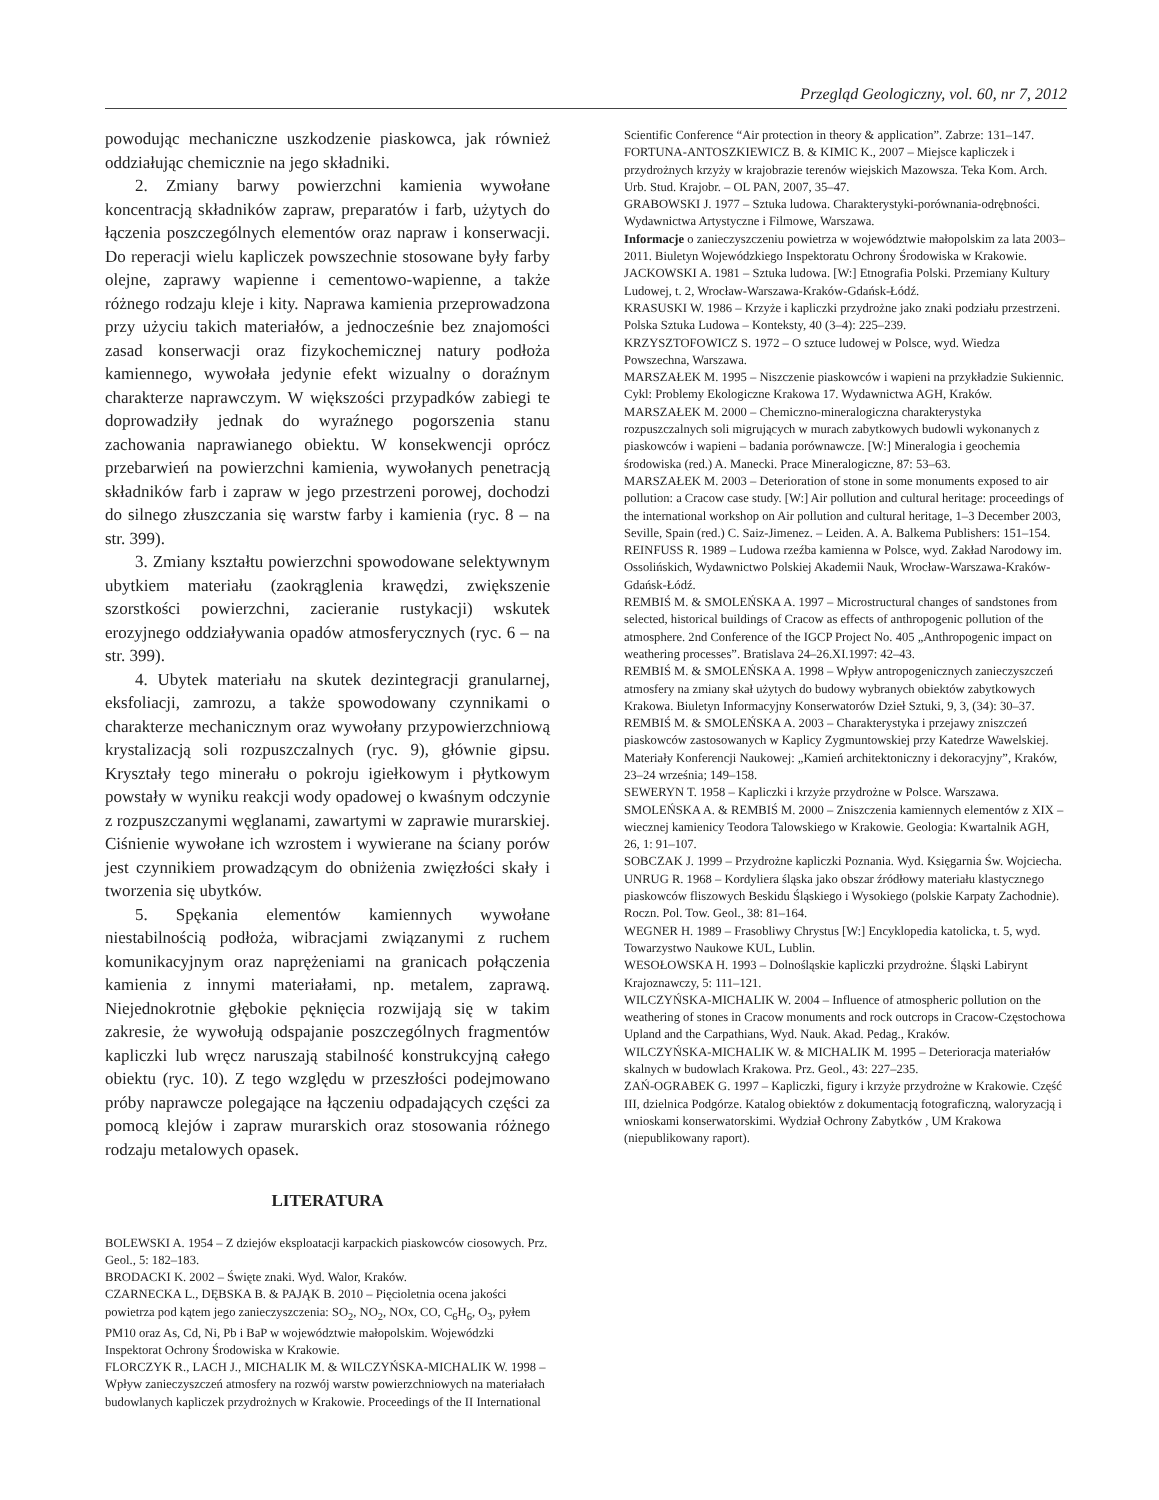Przegląd Geologiczny, vol. 60, nr 7, 2012
powodując mechaniczne uszkodzenie piaskowca, jak również oddziałując chemicznie na jego składniki.
2. Zmiany barwy powierzchni kamienia wywołane koncentracją składników zapraw, preparatów i farb, użytych do łączenia poszczególnych elementów oraz napraw i konserwacji. Do reperacji wielu kapliczek powszechnie stosowane były farby olejne, zaprawy wapienne i cementowo-wapienne, a także różnego rodzaju kleje i kity. Naprawa kamienia przeprowadzona przy użyciu takich materiałów, a jednocześnie bez znajomości zasad konserwacji oraz fizykochemicznej natury podłoża kamiennego, wywołała jedynie efekt wizualny o doraźnym charakterze naprawczym. W większości przypadków zabiegi te doprowadziły jednak do wyraźnego pogorszenia stanu zachowania naprawianego obiektu. W konsekwencji oprócz przebarwień na powierzchni kamienia, wywołanych penetracją składników farb i zapraw w jego przestrzeni porowej, dochodzi do silnego złuszczania się warstw farby i kamienia (ryc. 8 – na str. 399).
3. Zmiany kształtu powierzchni spowodowane selektywnym ubytkiem materiału (zaokrąglenia krawędzi, zwiększenie szorstkości powierzchni, zacieranie rustykacji) wskutek erozyjnego oddziaływania opadów atmosferycznych (ryc. 6 – na str. 399).
4. Ubytek materiału na skutek dezintegracji granularnej, eksfoliacji, zamrozu, a także spowodowany czynnikami o charakterze mechanicznym oraz wywołany przypowierzchniową krystalizacją soli rozpuszczalnych (ryc. 9), głównie gipsu. Kryształy tego minerału o pokroju igiełkowym i płytkowym powstały w wyniku reakcji wody opadowej o kwaśnym odczynie z rozpuszczanymi węglanami, zawartymi w zaprawie murarskiej. Ciśnienie wywołane ich wzrostem i wywierane na ściany porów jest czynnikiem prowadzącym do obniżenia zwięzłości skały i tworzenia się ubytków.
5. Spękania elementów kamiennych wywołane niestabilnością podłoża, wibracjami związanymi z ruchem komunikacyjnym oraz naprężeniami na granicach połączenia kamienia z innymi materiałami, np. metalem, zaprawą. Niejednokrotnie głębokie pęknięcia rozwijają się w takim zakresie, że wywołują odspajanie poszczególnych fragmentów kapliczki lub wręcz naruszają stabilność konstrukcyjną całego obiektu (ryc. 10). Z tego względu w przeszłości podejmowano próby naprawcze polegające na łączeniu odpadających części za pomocą klejów i zapraw murarskich oraz stosowania różnego rodzaju metalowych opasek.
LITERATURA
BOLEWSKI A. 1954 – Z dziejów eksploatacji karpackich piaskowców ciosowych. Prz. Geol., 5: 182–183.
BRODACKI K. 2002 – Święte znaki. Wyd. Walor, Kraków.
CZARNECKA L., DĘBSKA B. & PAJĄK B. 2010 – Pięcioletnia ocena jakości powietrza pod kątem jego zanieczyszczenia: SO<sub>2</sub>, NO<sub>2</sub>, NOx, CO, C<sub>6</sub>H<sub>6</sub>, O<sub>3</sub>, pyłem PM10 oraz As, Cd, Ni, Pb i BaP w województwie małopolskim. Wojewódzki Inspektorat Ochrony Środowiska w Krakowie.
FLORCZYK R., LACH J., MICHALIK M. & WILCZYŃSKA-MICHALIK W. 1998 – Wpływ zanieczyszczeń atmosfery na rozwój warstw powierzchniowych na materiałach budowlanych kapliczek przydrożnych w Krakowie. Proceedings of the II International
Scientific Conference “Air protection in theory & application”. Zabrze: 131–147.
FORTUNA-ANTOSZKIEWICZ B. & KIMIC K., 2007 – Miejsce kapliczek i przydrożnych krzyży w krajobrazie terenów wiejskich Mazowsza. Teka Kom. Arch. Urb. Stud. Krajobr. – OL PAN, 2007, 35–47.
GRABOWSKI J. 1977 – Sztuka ludowa. Charakterystyki-porównania-odrębności. Wydawnictwa Artystyczne i Filmowe, Warszawa.
Informacje o zanieczyszczeniu powietrza w województwie małopolskim za lata 2003–2011. Biuletyn Wojewódzkiego Inspektoratu Ochrony Środowiska w Krakowie.
JACKOWSKI A. 1981 – Sztuka ludowa. [W:] Etnografia Polski. Przemiany Kultury Ludowej, t. 2, Wrocław-Warszawa-Kraków-Gdańsk-Łódź.
KRASUSKI W. 1986 – Krzyże i kapliczki przydrożne jako znaki podziału przestrzeni. Polska Sztuka Ludowa – Konteksty, 40 (3–4): 225–239.
KRZYSZTOFOWICZ S. 1972 – O sztuce ludowej w Polsce, wyd. Wiedza Powszechna, Warszawa.
MARSZAŁEK M. 1995 – Niszczenie piaskowców i wapieni na przykładzie Sukiennic. Cykl: Problemy Ekologiczne Krakowa 17. Wydawnictwa AGH, Kraków.
MARSZAŁEK M. 2000 – Chemiczno-mineralogiczna charakterystyka rozpuszczalnych soli migrujących w murach zabytkowych budowli wykonanych z piaskowców i wapieni – badania porównawcze. [W:] Mineralogia i geochemia środowiska (red.) A. Manecki. Prace Mineralogiczne, 87: 53–63.
MARSZAŁEK M. 2003 – Deterioration of stone in some monuments exposed to air pollution: a Cracow case study. [W:] Air pollution and cultural heritage: proceedings of the international workshop on Air pollution and cultural heritage, 1–3 December 2003, Seville, Spain (red.) C. Saiz-Jimenez. – Leiden. A. A. Balkema Publishers: 151–154.
REINFUSS R. 1989 – Ludowa rzeźba kamienna w Polsce, wyd. Zakład Narodowy im. Ossolińskich, Wydawnictwo Polskiej Akademii Nauk, Wrocław-Warszawa-Kraków-Gdańsk-Łódź.
REMBIŚ M. & SMOLEŃSKA A. 1997 – Microstructural changes of sandstones from selected, historical buildings of Cracow as effects of anthropogenic pollution of the atmosphere. 2nd Conference of the IGCP Project No. 405 „Anthropogenic impact on weathering processes”. Bratislava 24–26.XI.1997: 42–43.
REMBIŚ M. & SMOLEŃSKA A. 1998 – Wpływ antropogenicznych zanieczyszczeń atmosfery na zmiany skał użytych do budowy wybranych obiektów zabytkowych Krakowa. Biuletyn Informacyjny Konserwatorów Dzieł Sztuki, 9, 3, (34): 30–37.
REMBIŚ M. & SMOLEŃSKA A. 2003 – Charakterystyka i przejawy zniszczeń piaskowców zastosowanych w Kaplicy Zygmuntowskiej przy Katedrze Wawelskiej. Materiały Konferencji Naukowej: „Kamień architektoniczny i dekoracyjny”, Kraków, 23–24 września; 149–158.
SEWERYN T. 1958 – Kapliczki i krzyże przydrożne w Polsce. Warszawa.
SMOLEŃSKA A. & REMBIŚ M. 2000 – Zniszczenia kamiennych elementów z XIX – wiecznej kamienicy Teodora Talowskiego w Krakowie. Geologia: Kwartalnik AGH, 26, 1: 91–107.
SOBCZAK J. 1999 – Przydrożne kapliczki Poznania. Wyd. Księgarnia Św. Wojciecha.
UNRUG R. 1968 – Kordyliera śląska jako obszar źródłowy materiału klastycznego piaskowców fliszowych Beskidu Śląskiego i Wysokiego (polskie Karpaty Zachodnie). Roczn. Pol. Tow. Geol., 38: 81–164.
WEGNER H. 1989 – Frasobliwy Chrystus [W:] Encyklopedia katolicka, t. 5, wyd. Towarzystwo Naukowe KUL, Lublin.
WESOŁOWSKA H. 1993 – Dolnośląskie kapliczki przydrożne. Śląski Labirynt Krajoznawczy, 5: 111–121.
WILCZYŃSKA-MICHALIK W. 2004 – Influence of atmospheric pollution on the weathering of stones in Cracow monuments and rock outcrops in Cracow-Częstochowa Upland and the Carpathians, Wyd. Nauk. Akad. Pedag., Kraków.
WILCZYŃSKA-MICHALIK W. & MICHALIK M. 1995 – Deterioracja materiałów skalnych w budowlach Krakowa. Prz. Geol., 43: 227–235.
ZAŃ-OGRABEK G. 1997 – Kapliczki, figury i krzyże przydrożne w Krakowie. Część III, dzielnica Podgórze. Katalog obiektów z dokumentacją fotograficzną, waloryzacją i wnioskami konserwatorskimi. Wydział Ochrony Zabytków , UM Krakowa (niepublikowany raport).